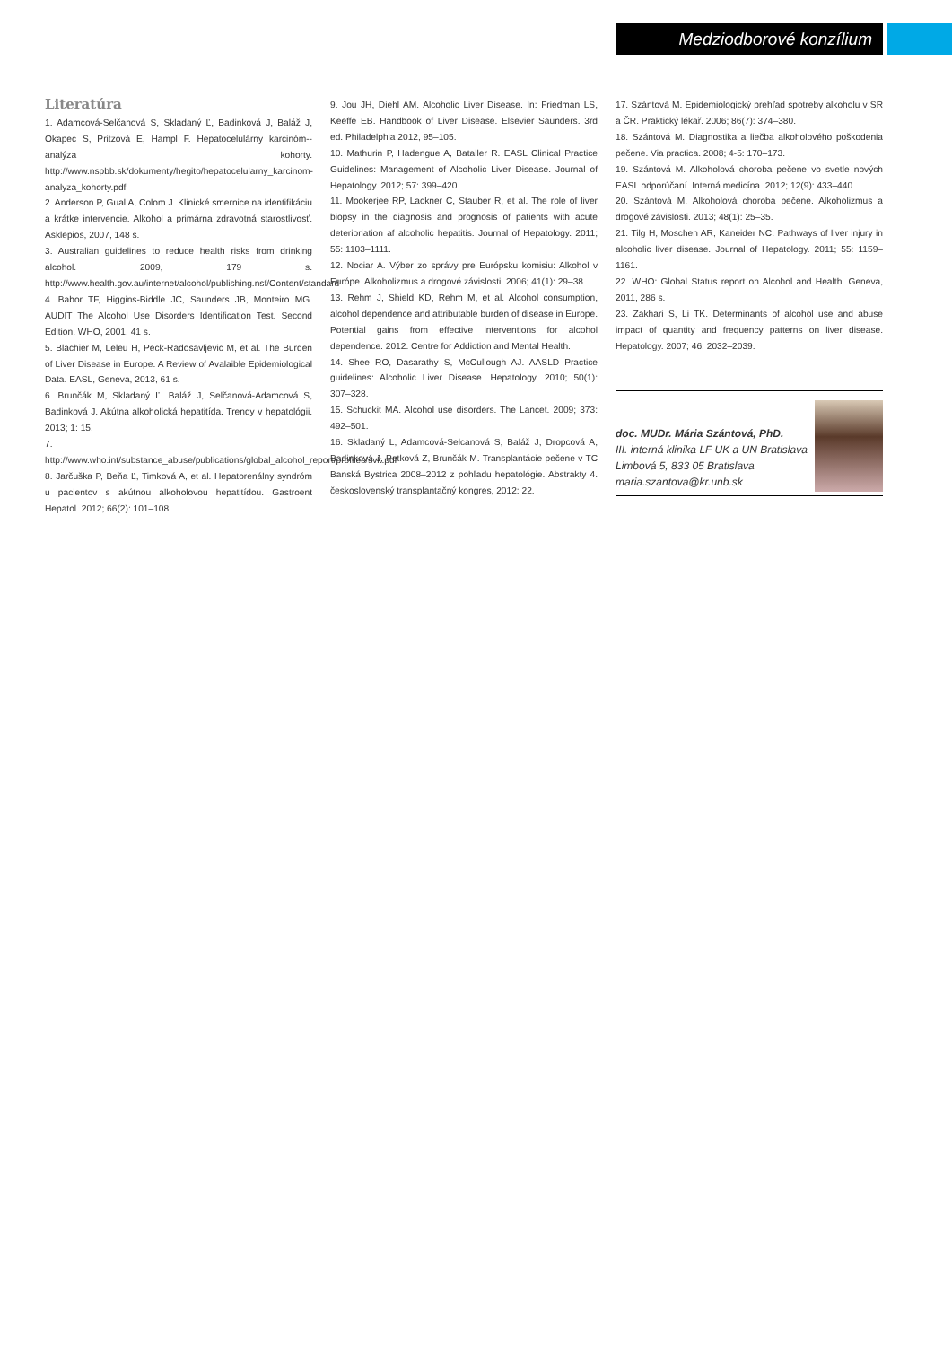Medziodborové konzílium
Literatúra
1. Adamcová-Selčanová S, Skladaný Ľ, Badinková J, Baláž J, Okapec S, Pritzová E, Hampl F. Hepatocelulárny karcinóm--analýza kohorty. http://www.nspbb.sk/dokumenty/hegito/hepatocelularny_karcinom-analyza_kohorty.pdf
2. Anderson P, Gual A, Colom J. Klinické smernice na identifikáciu a krátke intervencie. Alkohol a primárna zdravotná starostlivosť. Asklepios, 2007, 148 s.
3. Australian guidelines to reduce health risks from drinking alcohol. 2009, 179 s. http://www.health.gov.au/internet/alcohol/publishing.nsf/Content/standard
4. Babor TF, Higgins-Biddle JC, Saunders JB, Monteiro MG. AUDIT The Alcohol Use Disorders Identification Test. Second Edition. WHO, 2001, 41 s.
5. Blachier M, Leleu H, Peck-Radosavljevic M, et al. The Burden of Liver Disease in Europe. A Review of Avalaible Epidemiological Data. EASL, Geneva, 2013, 61 s.
6. Brunčák M, Skladaný Ľ, Baláž J, Selčanová-Adamcová S, Badinková J. Akútna alkoholická hepatitída. Trendy v hepatológii. 2013; 1: 15.
7. http://www.who.int/substance_abuse/publications/global_alcohol_report/profiles/svk.pdf
8. Jarčuška P, Beňa Ľ, Timková A, et al. Hepatorenálny syndróm u pacientov s akútnou alkoholovou hepatitídou. Gastroent Hepatol. 2012; 66(2): 101–108.
9. Jou JH, Diehl AM. Alcoholic Liver Disease. In: Friedman LS, Keeffe EB. Handbook of Liver Disease. Elsevier Saunders. 3rd ed. Philadelphia 2012, 95–105.
10. Mathurin P, Hadengue A, Bataller R. EASL Clinical Practice Guidelines: Management of Alcoholic Liver Disease. Journal of Hepatology. 2012; 57: 399–420.
11. Mookerjee RP, Lackner C, Stauber R, et al. The role of liver biopsy in the diagnosis and prognosis of patients with acute deterioriation af alcoholic hepatitis. Journal of Hepatology. 2011; 55: 1103–1111.
12. Nociar A. Výber zo správy pre Európsku komisiu: Alkohol v Európe. Alkoholizmus a drogové závislosti. 2006; 41(1): 29–38.
13. Rehm J, Shield KD, Rehm M, et al. Alcohol consumption, alcohol dependence and attributable burden of disease in Europe. Potential gains from effective interventions for alcohol dependence. 2012. Centre for Addiction and Mental Health.
14. Shee RO, Dasarathy S, McCullough AJ. AASLD Practice guidelines: Alcoholic Liver Disease. Hepatology. 2010; 50(1): 307–328.
15. Schuckit MA. Alcohol use disorders. The Lancet. 2009; 373: 492–501.
16. Skladaný L, Adamcová-Selcanová S, Baláž J, Dropcová A, Badinková J, Petková Z, Brunčák M. Transplantácie pečene v TC Banská Bystrica 2008–2012 z pohľadu hepatológie. Abstrakty 4. československý transplantačný kongres, 2012: 22.
17. Szántová M. Epidemiologický prehľad spotreby alkoholu v SR a ČR. Praktický lékař. 2006; 86(7): 374–380.
18. Szántová M. Diagnostika a liečba alkoholového poškodenia pečene. Via practica. 2008; 4-5: 170–173.
19. Szántová M. Alkoholová choroba pečene vo svetle nových EASL odporúčaní. Interná medicína. 2012; 12(9): 433–440.
20. Szántová M. Alkoholová choroba pečene. Alkoholizmus a drogové závislosti. 2013; 48(1): 25–35.
21. Tilg H, Moschen AR, Kaneider NC. Pathways of liver injury in alcoholic liver disease. Journal of Hepatology. 2011; 55: 1159–1161.
22. WHO: Global Status report on Alcohol and Health. Geneva, 2011, 286 s.
23. Zakhari S, Li TK. Determinants of alcohol use and abuse impact of quantity and frequency patterns on liver disease. Hepatology. 2007; 46: 2032–2039.
doc. MUDr. Mária Szántová, PhD.
III. interná klinika LF UK a UN Bratislava
Limbová 5, 833 05 Bratislava
maria.szantova@kr.unb.sk